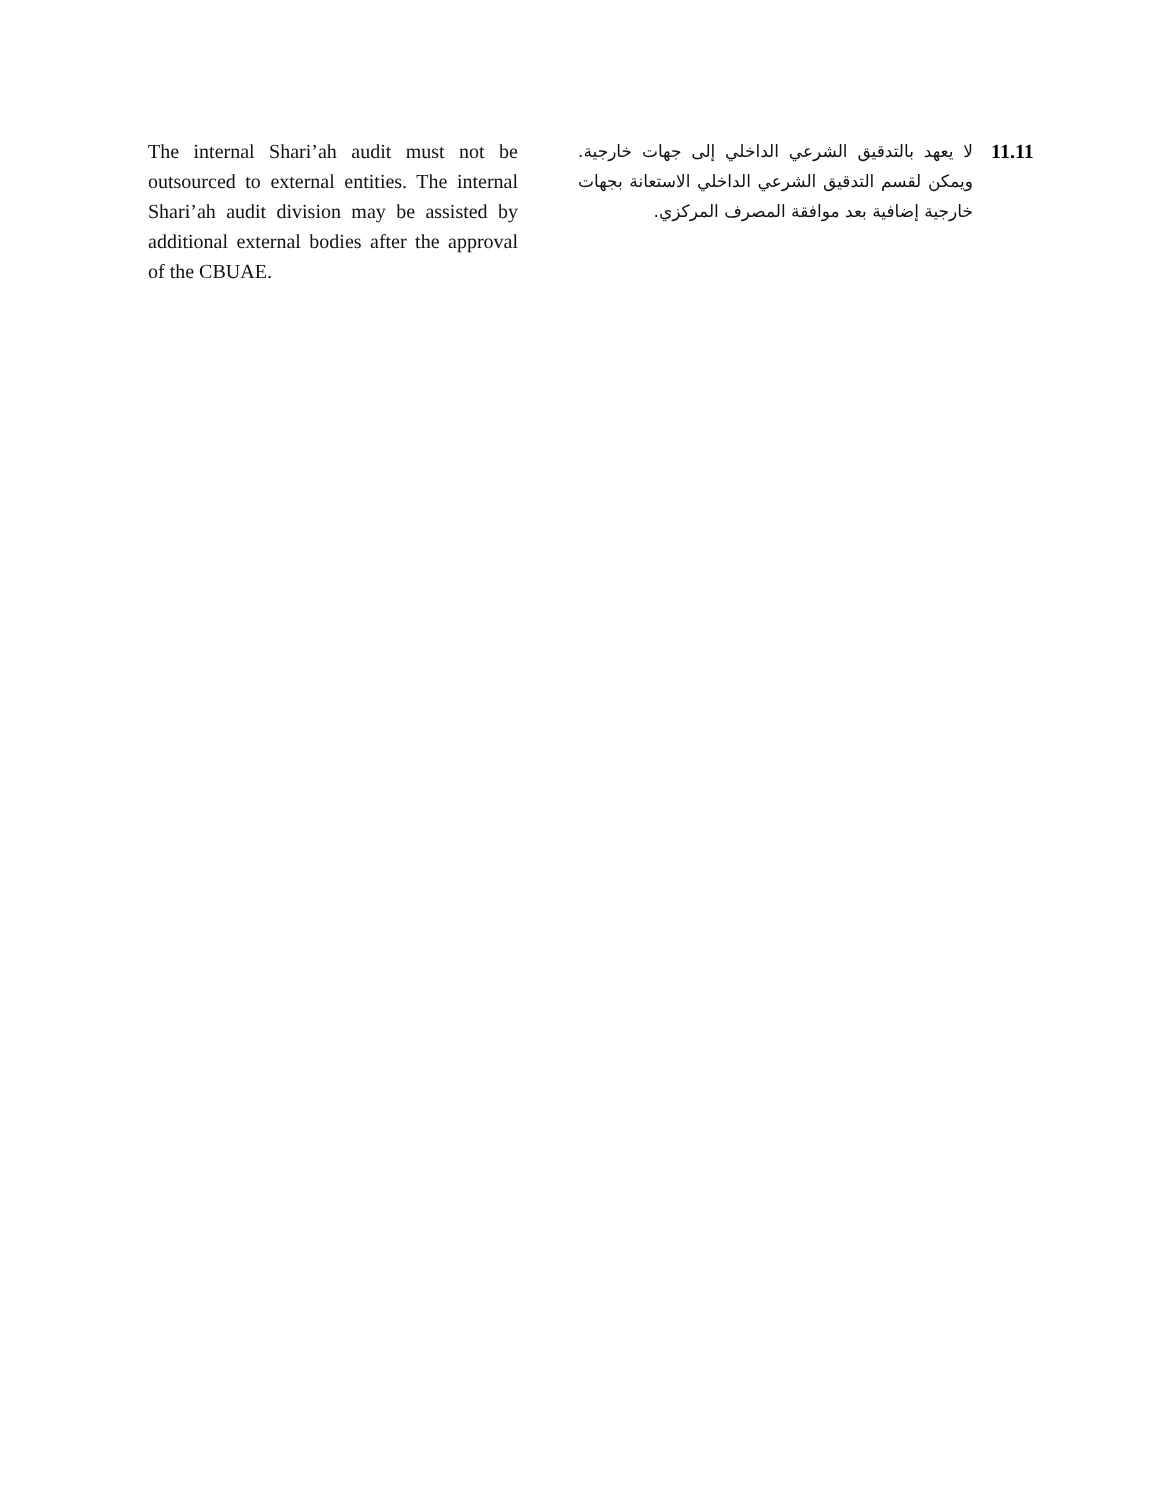The internal Shari’ah audit must not be outsourced to external entities. The internal Shari’ah audit division may be assisted by additional external bodies after the approval of the CBUAE.
لا يعهد بالتدقيق الشرعي الداخلي إلى جهات خارجية. ويمكن لقسم التدقيق الشرعي الداخلي الاستعانة بجهات خارجية إضافية بعد موافقة المصرف المركزي.
11.11